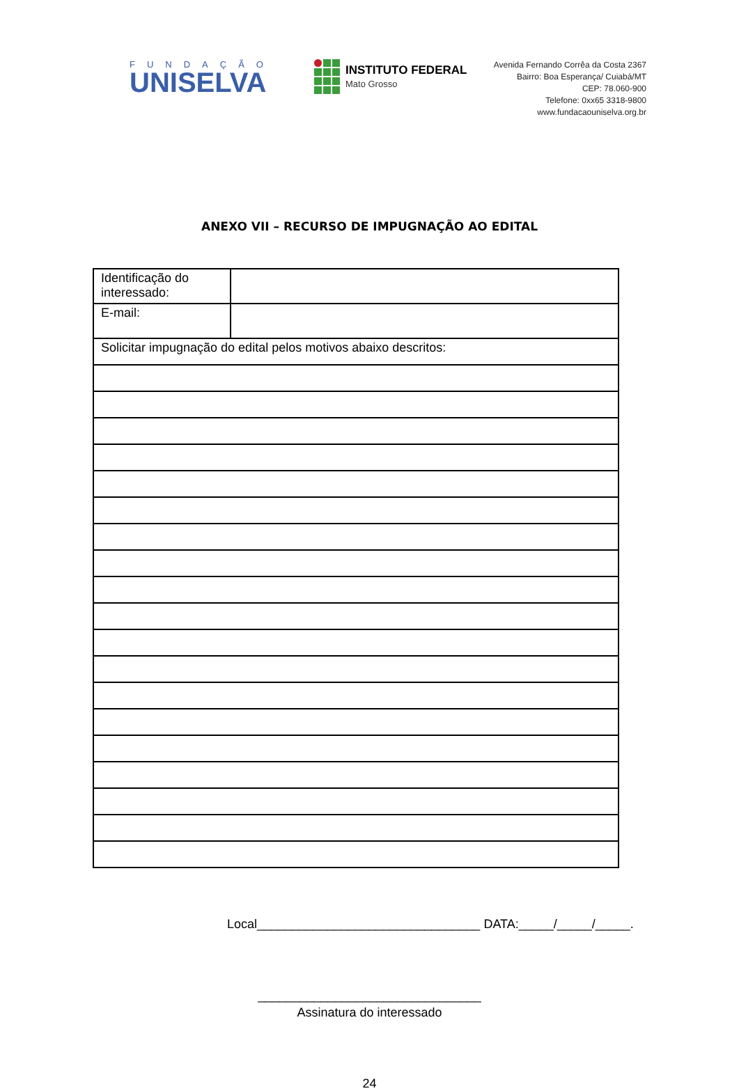FUNDAÇÃO
UNISELVA
INSTITUTO FEDERAL
Mato Grosso
Avenida Fernando Corrêa da Costa 2367
Bairro: Boa Esperança/ Cuiabá/MT
CEP: 78.060-900
Telefone: 0xx65 3318-9800
www.fundacaouniselva.org.br
ANEXO VII – RECURSO DE IMPUGNAÇÃO AO EDITAL
| Identificação do interessado: | |
| E-mail: | |
| Solicitar impugnação do edital pelos motivos abaixo descritos: | |
Local________________________________ DATA:_____/_____/_____.
________________________________
Assinatura do interessado
24